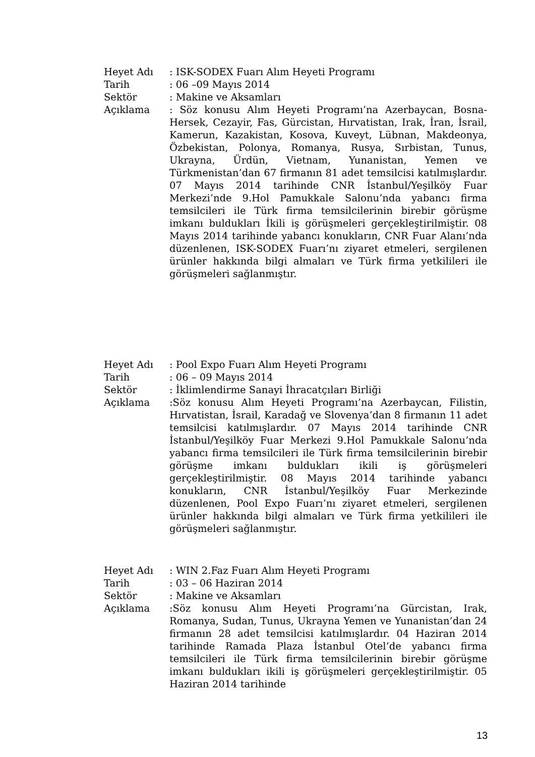Heyet Adı : ISK-SODEX Fuarı Alım Heyeti Programı
Tarih : 06 –09 Mayıs 2014
Sektör : Makine ve Aksamları
Açıklama : Söz konusu Alım Heyeti Programı’na Azerbaycan, Bosna-Hersek, Cezayir, Fas, Gürcistan, Hırvatistan, Irak, İran, İsrail, Kamerun, Kazakistan, Kosova, Kuveyt, Lübnan, Makdeonya, Özbekistan, Polonya, Romanya, Rusya, Sırbistan, Tunus, Ukrayna, Ürdün, Vietnam, Yunanistan, Yemen ve Türkmenistan’dan 67 firmanın 81 adet temsilcisi katılmışlardır. 07 Mayıs 2014 tarihinde CNR İstanbul/Yeşilköy Fuar Merkezi’nde 9.Hol Pamukkale Salonu’nda yabancı firma temsilcileri ile Türk firma temsilcilerinin birebir görüşme imkanı buldukları İkili iş görüşmeleri gerçekleştirilmiştir. 08 Mayıs 2014 tarihinde yabancı konukların, CNR Fuar Alanı’nda düzenlenen, ISK-SODEX Fuarı’nı ziyaret etmeleri, sergilenen ürünler hakkında bilgi almaları ve Türk firma yetkilileri ile görüşmeleri sağlanmıştır.
Heyet Adı : Pool Expo Fuarı Alım Heyeti Programı
Tarih : 06 – 09 Mayıs 2014
Sektör : İklimlendirme Sanayi İhracatçıları Birliği
Açıklama :Söz konusu Alım Heyeti Programı’na Azerbaycan, Filistin, Hırvatistan, İsrail, Karadağ ve Slovenya’dan 8 firmanın 11 adet temsilcisi katılmışlardır. 07 Mayıs 2014 tarihinde CNR İstanbul/Yeşilköy Fuar Merkezi 9.Hol Pamukkale Salonu’nda yabancı firma temsilcileri ile Türk firma temsilcilerinin birebir görüşme imkanı buldukları ikili iş görüşmeleri gerçekleştirilmiştir. 08 Mayıs 2014 tarihinde yabancı konukların, CNR İstanbul/Yeşilköy Fuar Merkezinde düzenlenen, Pool Expo Fuarı’nı ziyaret etmeleri, sergilenen ürünler hakkında bilgi almaları ve Türk firma yetkilileri ile görüşmeleri sağlanmıştır.
Heyet Adı : WIN 2.Faz Fuarı Alım Heyeti Programı
Tarih : 03 – 06 Haziran 2014
Sektör : Makine ve Aksamları
Açıklama :Söz konusu Alım Heyeti Programı’na Gürcistan, Irak, Romanya, Sudan, Tunus, Ukrayna Yemen ve Yunanistan’dan 24 firmanın 28 adet temsilcisi katılmışlardır. 04 Haziran 2014 tarihinde Ramada Plaza İstanbul Otel’de yabancı firma temsilcileri ile Türk firma temsilcilerinin birebir görüşme imkanı buldukları ikili iş görüşmeleri gerçekleştirilmiştir. 05 Haziran 2014 tarihinde
13